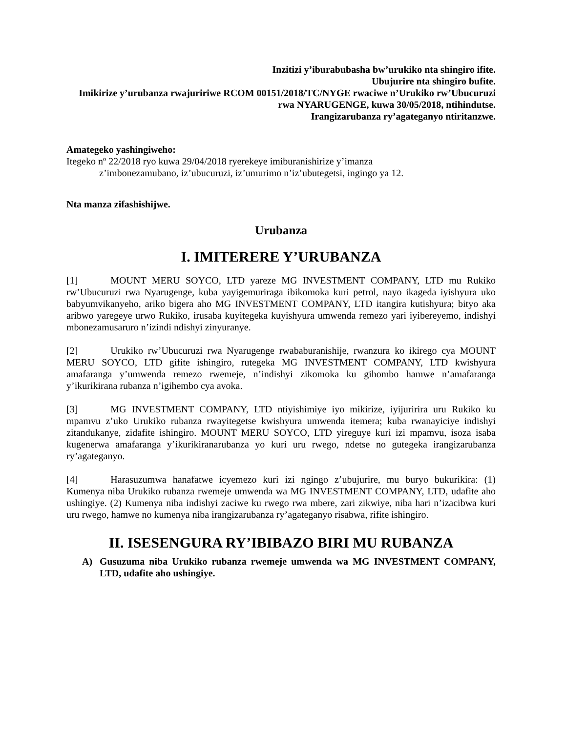Inzitizi y’iburabubasha bw’urukiko nta shingiro ifite.
Ubujurire nta shingiro bufite.
Imikirize y’urubanza rwajuririwe RCOM 00151/2018/TC/NYGE rwaciwe n’Urukiko rw’Ubucuruzi rwa NYARUGENGE, kuwa 30/05/2018, ntihindutse.
Irangizarubanza ry’agateganyo ntiritanzwe.
Amategeko yashingiweho:
Itegeko nº 22/2018 ryo kuwa 29/04/2018 ryerekeye imiburanishirize y’imanza
z’imbonezamubano, iz’ubucuruzi, iz’umurimo n’iz’ubutegetsi, ingingo ya 12.
Nta manza zifashishijwe.
Urubanza
I. IMITERERE Y’URUBANZA
[1] MOUNT MERU SOYCO, LTD yareze MG INVESTMENT COMPANY, LTD mu Rukiko rw’Ubucuruzi rwa Nyarugenge, kuba yayigemuriraga ibikomoka kuri petrol, nayo ikageda iyishyura uko babyumvikanyeho, ariko bigera aho MG INVESTMENT COMPANY, LTD itangira kutishyura; bityo aka aribwo yaregeye urwo Rukiko, irusaba kuyitegeka kuyishyura umwenda remezo yari iyibereyemo, indishyi mbonezamusaruro n’izindi ndishyi zinyuranye.
[2] Urukiko rw’Ubucuruzi rwa Nyarugenge rwababuranishije, rwanzura ko ikirego cya MOUNT MERU SOYCO, LTD gifite ishingiro, rutegeka MG INVESTMENT COMPANY, LTD kwishyura amafaranga y’umwenda remezo rwemeje, n’indishyi zikomoka ku gihombo hamwe n’amafaranga y’ikurikirana rubanza n’igihembo cya avoka.
[3] MG INVESTMENT COMPANY, LTD ntiyishimiye iyo mikirize, iyijuririra uru Rukiko ku mpamvu z’uko Urukiko rubanza rwayitegetse kwishyura umwenda itemera; kuba rwanayiciye indishyi zitandukanye, zidafite ishingiro. MOUNT MERU SOYCO, LTD yireguye kuri izi mpamvu, isoza isaba kugenerwa amafaranga y’ikurikiranarubanza yo kuri uru rwego, ndetse no gutegeka irangizarubanza ry’agateganyo.
[4] Harasuzumwa hanafatwe icyemezo kuri izi ngingo z’ubujurire, mu buryo bukurikira: (1) Kumenya niba Urukiko rubanza rwemeje umwenda wa MG INVESTMENT COMPANY, LTD, udafite aho ushingiye. (2) Kumenya niba indishyi zaciwe ku rwego rwa mbere, zari zikwiye, niba hari n’izacibwa kuri uru rwego, hamwe no kumenya niba irangizarubanza ry’agateganyo risabwa, rifite ishingiro.
II. ISESENGURA RY’IBIBAZO BIRI MU RUBANZA
A) Gusuzuma niba Urukiko rubanza rwemeje umwenda wa MG INVESTMENT COMPANY, LTD, udafite aho ushingiye.